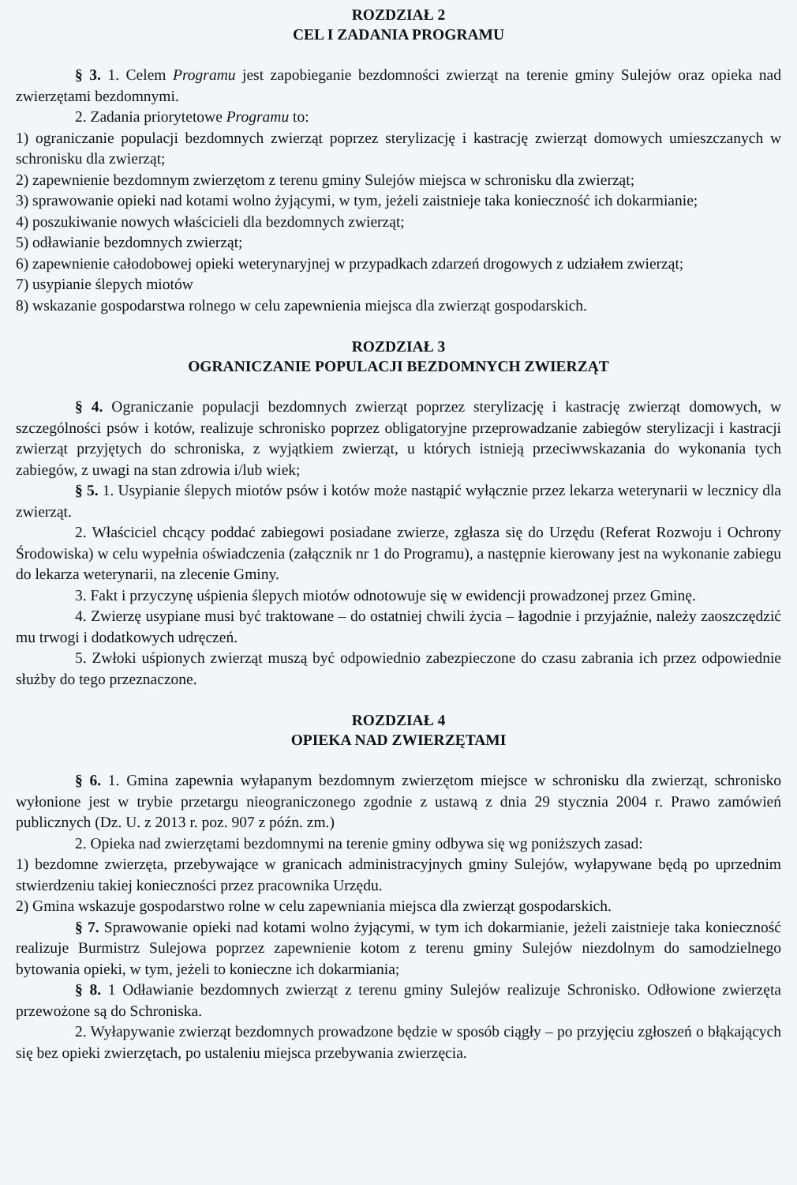ROZDZIAŁ 2
CEL I ZADANIA PROGRAMU
§ 3. 1. Celem Programu jest zapobieganie bezdomności zwierząt na terenie gminy Sulejów oraz opieka nad zwierzętami bezdomnymi.
2. Zadania priorytetowe Programu to:
1) ograniczanie populacji bezdomnych zwierząt poprzez sterylizację i kastrację zwierząt domowych umieszczanych w schronisku dla zwierząt;
2) zapewnienie bezdomnym zwierzętom z terenu gminy Sulejów miejsca w schronisku dla zwierząt;
3) sprawowanie opieki nad kotami wolno żyjącymi, w tym, jeżeli zaistnieje taka konieczność ich dokarmianie;
4) poszukiwanie nowych właścicieli dla bezdomnych zwierząt;
5) odławianie bezdomnych zwierząt;
6) zapewnienie całodobowej opieki weterynaryjnej w przypadkach zdarzeń drogowych z udziałem zwierząt;
7) usypianie ślepych miotów
8) wskazanie gospodarstwa rolnego w celu zapewnienia miejsca dla zwierząt gospodarskich.
ROZDZIAŁ 3
OGRANICZANIE POPULACJI BEZDOMNYCH ZWIERZĄT
§ 4. Ograniczanie populacji bezdomnych zwierząt poprzez sterylizację i kastrację zwierząt domowych, w szczególności psów i kotów, realizuje schronisko poprzez obligatoryjne przeprowadzanie zabiegów sterylizacji i kastracji zwierząt przyjętych do schroniska, z wyjątkiem zwierząt, u których istnieją przeciwwskazania do wykonania tych zabiegów, z uwagi na stan zdrowia i/lub wiek;
§ 5. 1. Usypianie ślepych miotów psów i kotów może nastąpić wyłącznie przez lekarza weterynarii w lecznicy dla zwierząt.
2. Właściciel chcący poddać zabiegowi posiadane zwierze, zgłasza się do Urzędu (Referat Rozwoju i Ochrony Środowiska) w celu wypełnia oświadczenia (załącznik nr 1 do Programu), a następnie kierowany jest na wykonanie zabiegu do lekarza weterynarii, na zlecenie Gminy.
3. Fakt i przyczynę uśpienia ślepych miotów odnotowuje się w ewidencji prowadzonej przez Gminę.
4. Zwierzę usypiane musi być traktowane – do ostatniej chwili życia – łagodnie i przyjaźnie, należy zaoszczędzić mu trwogi i dodatkowych udręczeń.
5. Zwłoki uśpionych zwierząt muszą być odpowiednio zabezpieczone do czasu zabrania ich przez odpowiednie służby do tego przeznaczone.
ROZDZIAŁ 4
OPIEKA NAD ZWIERZĘTAMI
§ 6. 1. Gmina zapewnia wyłapanym bezdomnym zwierzętom miejsce w schronisku dla zwierząt, schronisko wyłonione jest w trybie przetargu nieograniczonego zgodnie z ustawą z dnia 29 stycznia 2004 r. Prawo zamówień publicznych (Dz. U. z 2013 r. poz. 907 z późn. zm.)
2. Opieka nad zwierzętami bezdomnymi na terenie gminy odbywa się wg poniższych zasad:
1) bezdomne zwierzęta, przebywające w granicach administracyjnych gminy Sulejów, wyłapywane będą po uprzednim stwierdzeniu takiej konieczności przez pracownika Urzędu.
2) Gmina wskazuje gospodarstwo rolne w celu zapewniania miejsca dla zwierząt gospodarskich.
§ 7. Sprawowanie opieki nad kotami wolno żyjącymi, w tym ich dokarmianie, jeżeli zaistnieje taka konieczność realizuje Burmistrz Sulejowa poprzez zapewnienie kotom z terenu gminy Sulejów niezdolnym do samodzielnego bytowania opieki, w tym, jeżeli to konieczne ich dokarmiania;
§ 8. 1 Odławianie bezdomnych zwierząt z terenu gminy Sulejów realizuje Schronisko. Odłowione zwierzęta przewożone są do Schroniska.
2. Wyłapywanie zwierząt bezdomnych prowadzone będzie w sposób ciągły – po przyjęciu zgłoszeń o błąkających się bez opieki zwierzętach, po ustaleniu miejsca przebywania zwierzęcia.